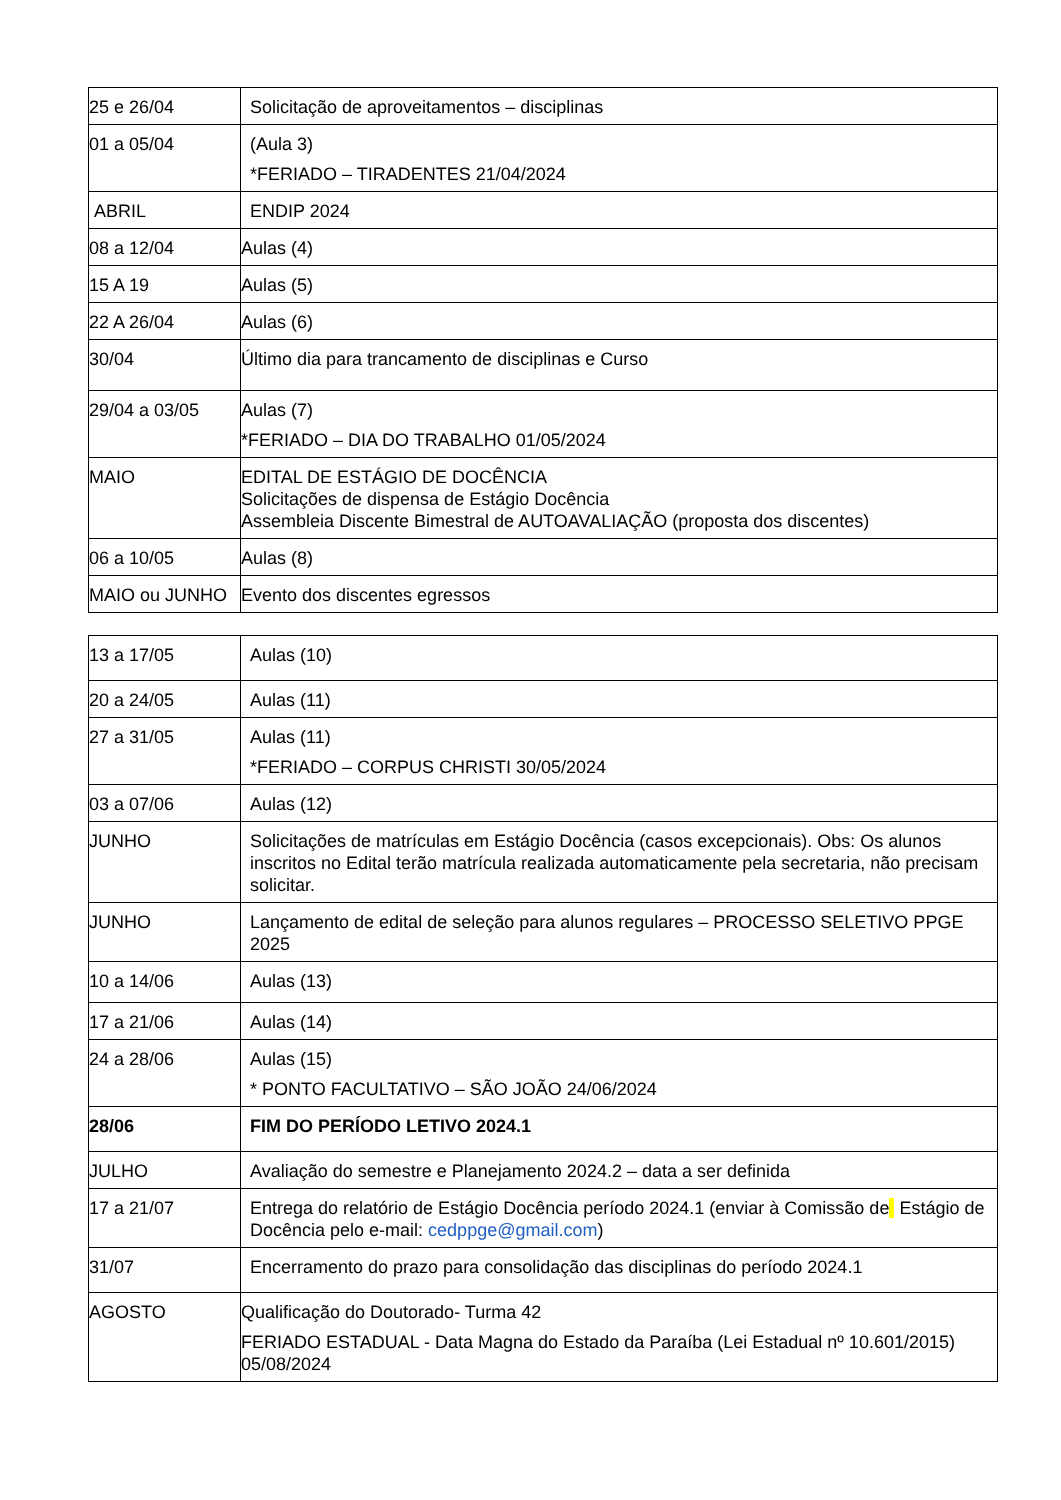| 25 e 26/04 | Solicitação de aproveitamentos – disciplinas |
| 01 a 05/04 | (Aula 3) *FERIADO – TIRADENTES 21/04/2024 |
| ABRIL | ENDIP 2024 |
| 08 a 12/04 | Aulas (4) |
| 15 A 19 | Aulas (5) |
| 22 A 26/04 | Aulas (6) |
| 30/04 | Último dia para trancamento de disciplinas e Curso |
| 29/04 a 03/05 | Aulas (7) *FERIADO – DIA DO TRABALHO 01/05/2024 |
| MAIO | EDITAL DE ESTÁGIO DE DOCÊNCIA Solicitações de dispensa de Estágio Docência Assembleia Discente Bimestral de AUTOAVALIAÇÃO (proposta dos discentes) |
| 06 a 10/05 | Aulas (8) |
| MAIO ou JUNHO | Evento dos discentes egressos |
| 13 a 17/05 | Aulas (10) |
| 20 a 24/05 | Aulas (11) |
| 27 a 31/05 | Aulas (11) *FERIADO – CORPUS CHRISTI 30/05/2024 |
| 03 a 07/06 | Aulas (12) |
| JUNHO | Solicitações de matrículas em Estágio Docência (casos excepcionais). Obs: Os alunos inscritos no Edital terão matrícula realizada automaticamente pela secretaria, não precisam solicitar. |
| JUNHO | Lançamento de edital de seleção para alunos regulares – PROCESSO SELETIVO PPGE 2025 |
| 10 a 14/06 | Aulas (13) |
| 17 a 21/06 | Aulas (14) |
| 24 a 28/06 | Aulas (15) * PONTO FACULTATIVO – SÃO JOÃO 24/06/2024 |
| 28/06 | FIM DO PERÍODO LETIVO 2024.1 |
| JULHO | Avaliação do semestre e Planejamento 2024.2 – data a ser definida |
| 17 a 21/07 | Entrega do relatório de Estágio Docência período 2024.1 (enviar à Comissão de Estágio de Docência pelo e-mail: cedppge@gmail.com ) |
| 31/07 | Encerramento do prazo para consolidação das disciplinas do período 2024.1 |
| AGOSTO | Qualificação do Doutorado- Turma 42 FERIADO ESTADUAL - Data Magna do Estado da Paraíba (Lei Estadual nº 10.601/2015) 05/08/2024 |